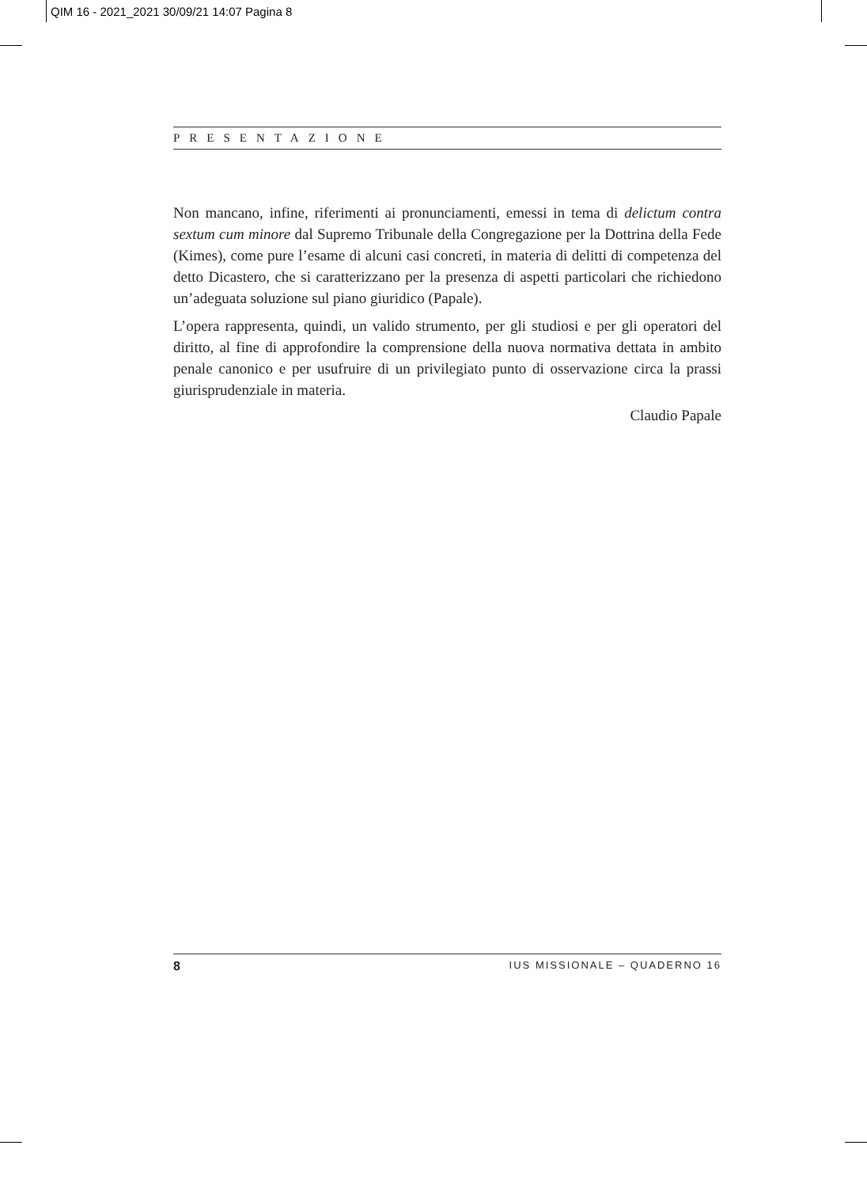QIM 16 - 2021_2021 30/09/21 14:07 Pagina 8
PRESENTAZIONE
Non mancano, infine, riferimenti ai pronunciamenti, emessi in tema di delictum contra sextum cum minore dal Supremo Tribunale della Congregazione per la Dottrina della Fede (Kimes), come pure l’esame di alcuni casi concreti, in materia di delitti di competenza del detto Dicastero, che si caratterizzano per la presenza di aspetti particolari che richiedono un’adeguata soluzione sul piano giuridico (Papale).
L’opera rappresenta, quindi, un valido strumento, per gli studiosi e per gli operatori del diritto, al fine di approfondire la comprensione della nuova normativa dettata in ambito penale canonico e per usufruire di un privilegiato punto di osservazione circa la prassi giurisprudenziale in materia.
Claudio Papale
8 IUS MISSIONALE – QUADERNO 16